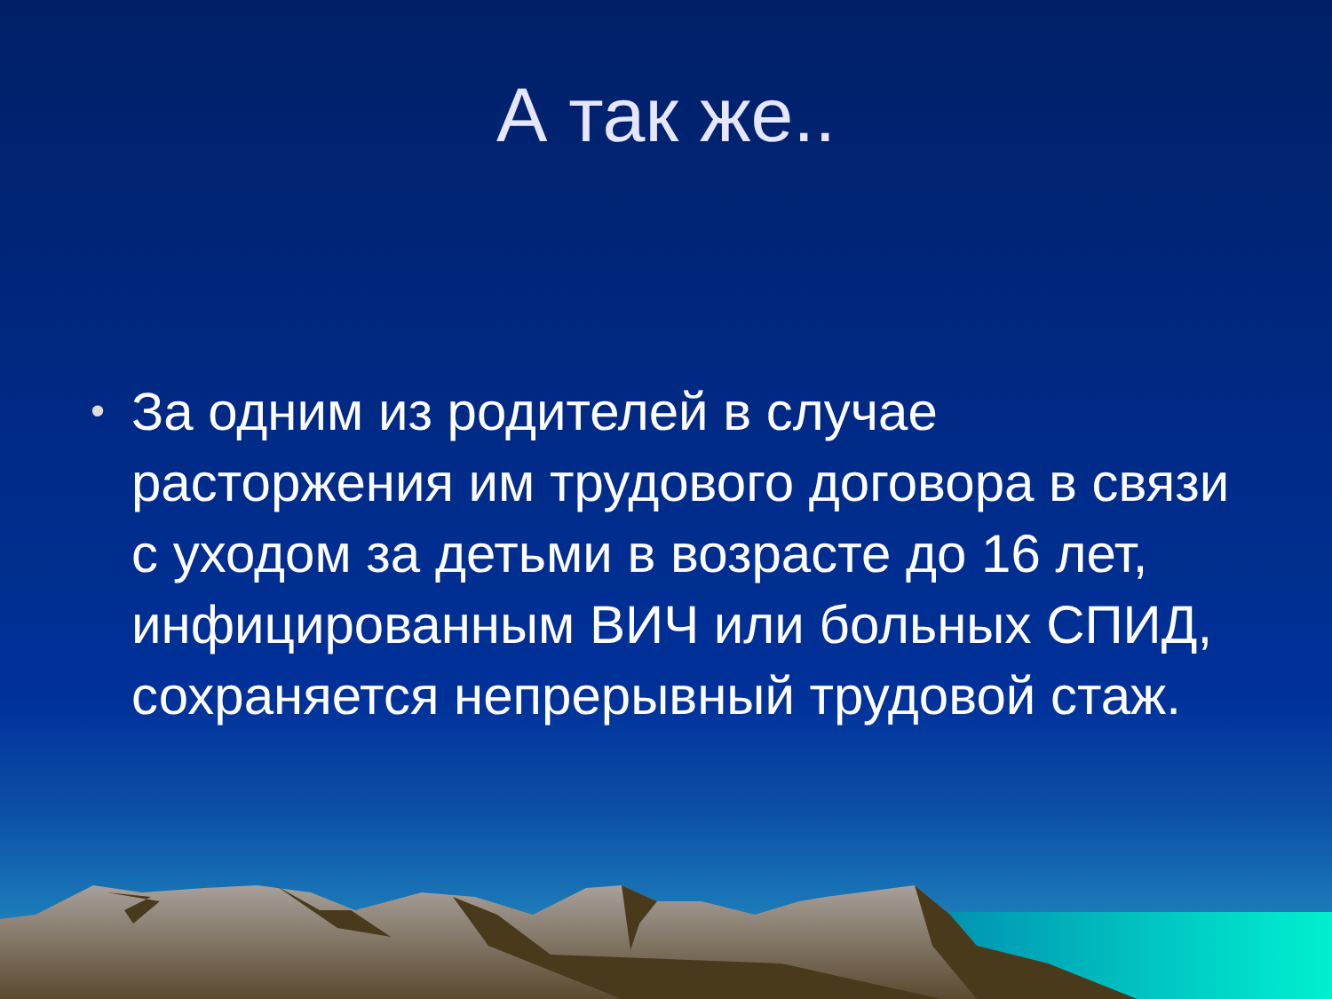А так же..
• За одним из родителей в случае расторжения им трудового договора в связи с уходом за детьми в возрасте до 16 лет, инфицированным ВИЧ или больных СПИД, сохраняется непрерывный трудовой стаж.